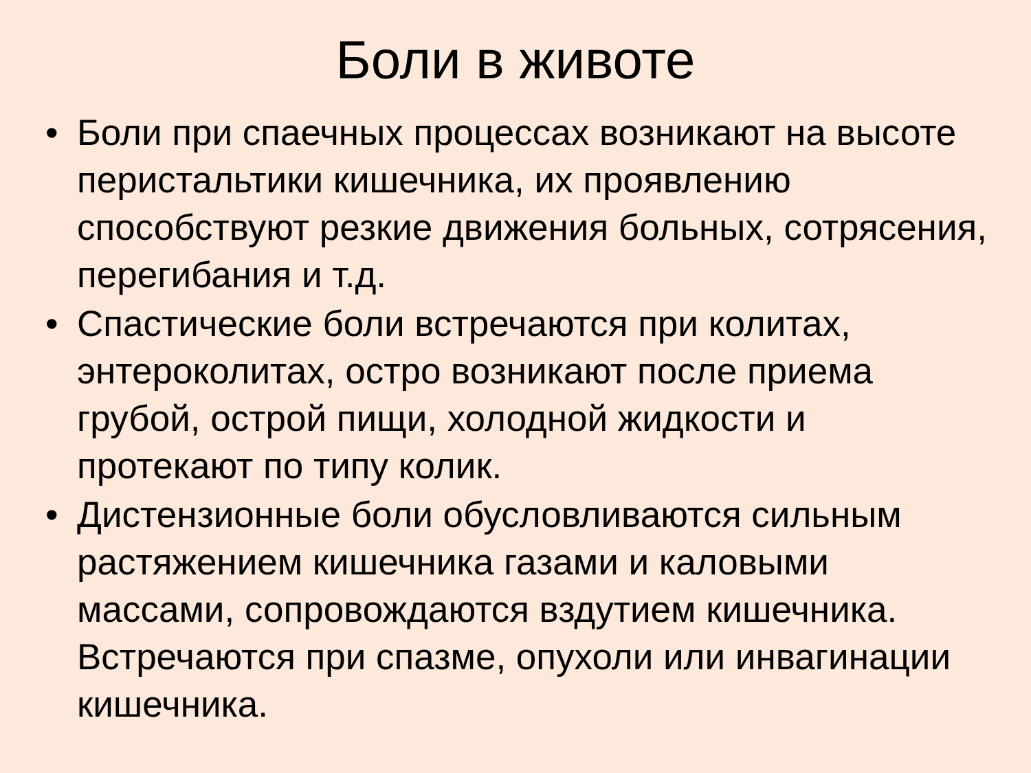Боли в животе
• Боли при спаечных процессах возникают на высоте перистальтики кишечника, их проявлению способствуют резкие движения больных, сотрясения, перегибания и т.д.
• Спастические боли встречаются при колитах, энтероколитах, остро возникают после приема грубой, острой пищи, холодной жидкости и протекают по типу колик.
• Дистензионные боли обусловливаются сильным растяжением кишечника газами и каловыми массами, сопровождаются вздутием кишечника. Встречаются при спазме, опухоли или инвагинации кишечника.